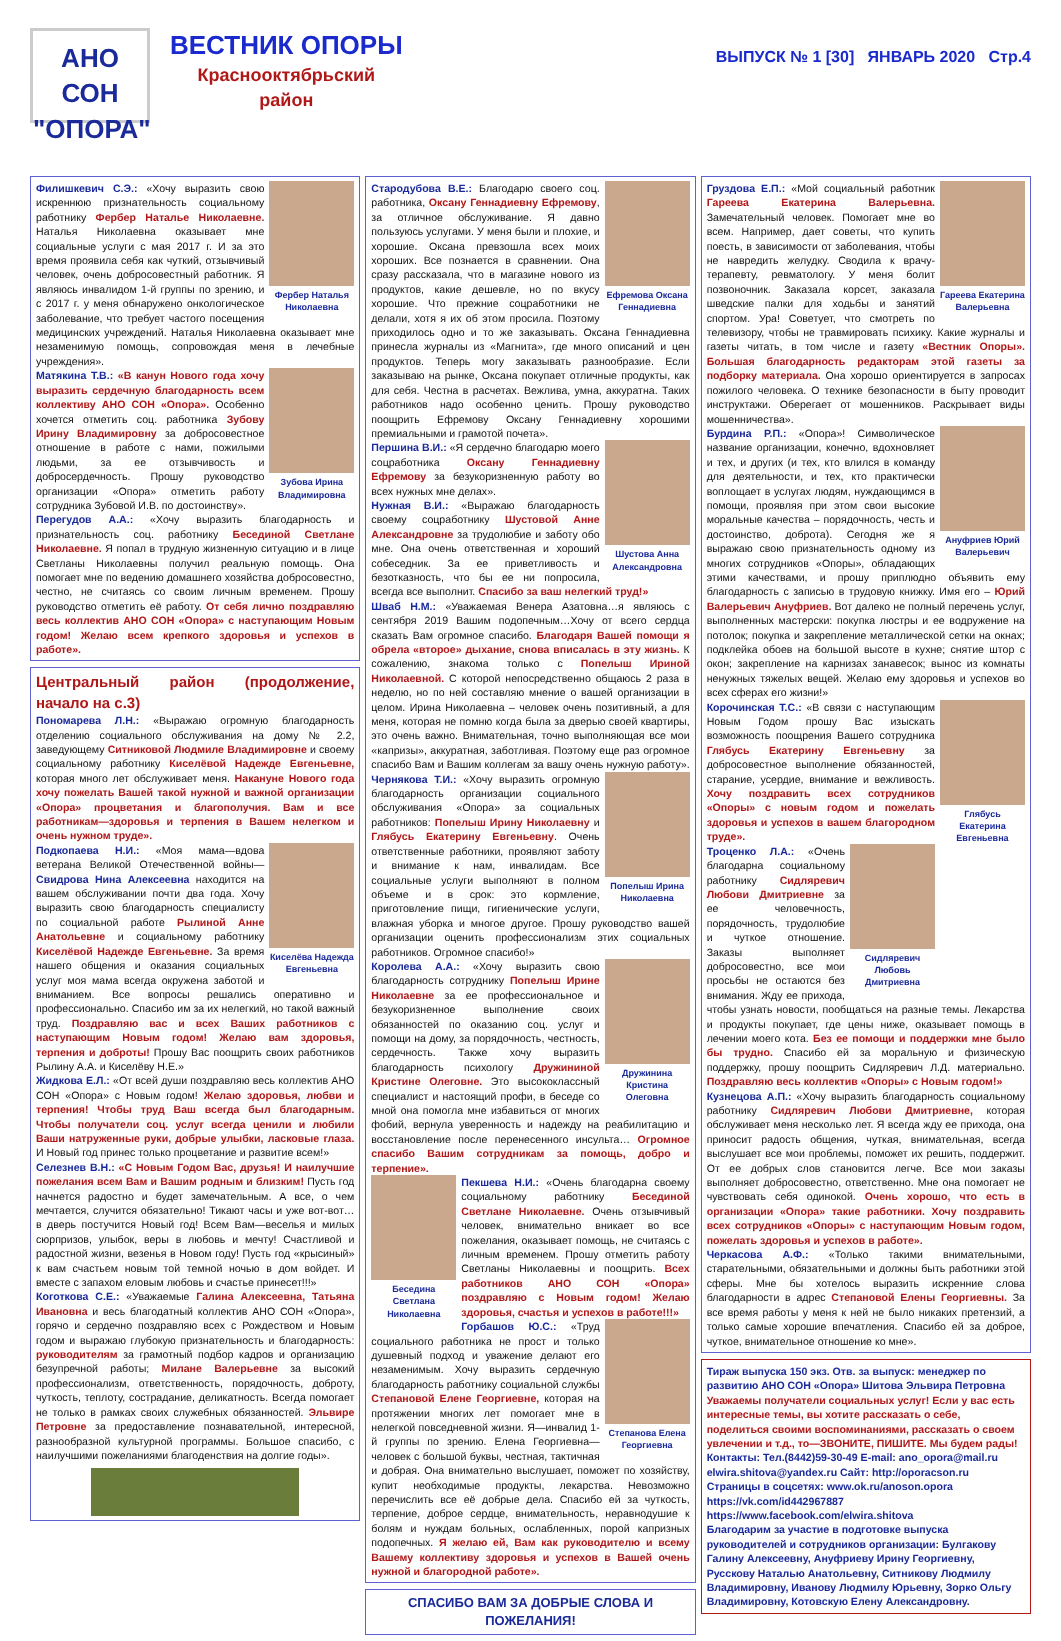АНО СОН
"ОПОРА"
ВЕСТНИК ОПОРЫ
Краснооктябрьский
район
ВЫПУСК № 1 [30] ЯНВАРЬ 2020 Стр.4
Фербер Наталья Николаевна
Филишкевич С.Э.: «Хочу выразить свою искреннюю признательность социальному работнику Фербер Наталье Николаевне. Наталья Николаевна оказывает мне социальные услуги с мая 2017 г. И за это время проявила себя как чуткий, отзывчивый человек, очень добросовестный работник. Я являюсь инвалидом 1-й группы по зрению, и с 2017 г. у меня обнаружено онкологическое заболевание, что требует частого посещения медицинских учреждений. Наталья Николаевна оказывает мне незаменимую помощь, сопровождая меня в лечебные учреждения».
Зубова Ирина Владимировна
Матякина Т.В.: «В канун Нового года хочу выразить сердечную благодарность всем коллективу АНО СОН «Опора». Особенно хочется отметить соц. работника Зубову Ирину Владимировну за добросовестное отношение в работе с нами, пожилыми людьми, за ее отзывчивость и добросердечность. Прошу руководство организации «Опора» отметить работу сотрудника Зубовой И.В. по достоинству».
Перегудов А.А.: «Хочу выразить благодарность и признательность соц. работнику Бесединой Светлане Николаевне. Я попал в трудную жизненную ситуацию и в лице Светланы Николаевны получил реальную помощь. Она помогает мне по ведению домашнего хозяйства добросовестно, честно, не считаясь со своим личным временем. Прошу руководство отметить её работу. От себя лично поздравляю весь коллектив АНО СОН «Опора» с наступающим Новым годом! Желаю всем крепкого здоровья и успехов в работе».
Центральный район (продолжение, начало на с.3)
Пономарева Л.Н.: «Выражаю огромную благодарность отделению социального обслуживания на дому № 2.2, заведующему Ситниковой Людмиле Владимировне и своему социальному работнику Киселёвой Надежде Евгеньевне, которая много лет обслуживает меня. Накануне Нового года хочу пожелать Вашей такой нужной и важной организации «Опора» процветания и благополучия. Вам и все работникам—здоровья и терпения в Вашем нелегком и очень нужном труде».
Киселёва Надежда Евгеньевна
Подкопаева Н.И.: «Моя мама—вдова ветерана Великой Отечественной войны—Свидрова Нина Алексеевна находится на вашем обслуживании почти два года. Хочу выразить свою благодарность специалисту по социальной работе Рылиной Анне Анатольевне и социальному работнику Киселёвой Надежде Евгеньевне. За время нашего общения и оказания социальных услуг моя мама всегда окружена заботой и вниманием. Все вопросы решались оперативно и профессионально. Спасибо им за их нелегкий, но такой важный труд. Поздравляю вас и всех Ваших работников с наступающим Новым годом! Желаю вам здоровья, терпения и доброты! Прошу Вас поощрить своих работников Рылину А.А. и Киселёву Н.Е.»
Жидкова Е.Л.: «От всей души поздравляю весь коллектив АНО СОН «Опора» с Новым годом! Желаю здоровья, любви и терпения! Чтобы труд Ваш всегда был благодарным. Чтобы получатели соц. услуг всегда ценили и любили Ваши натруженные руки, добрые улыбки, ласковые глаза. И Новый год принес только процветание и развитие всем!»
Селезнев В.Н.: «С Новым Годом Вас, друзья! И наилучшие пожелания всем Вам и Вашим родным и близким! Пусть год начнется радостно и будет замечательным. А все, о чем мечтается, случится обязательно! Тикают часы и уже вот-вот… в дверь постучится Новый год! Всем Вам—веселья и милых сюрпризов, улыбок, веры в любовь и мечту! Счастливой и радостной жизни, везенья в Новом году! Пусть год «крысиный» к вам счастьем новым той темной ночью в дом войдет. И вместе с запахом еловым любовь и счастье принесет!!!»
Коготкова С.Е.: «Уважаемые Галина Алексеевна, Татьяна Ивановна и весь благодатный коллектив АНО СОН «Опора», горячо и сердечно поздравляю всех с Рождеством и Новым годом и выражаю глубокую признательность и благодарность: руководителям за грамотный подбор кадров и организацию безупречной работы; Милане Валерьевне за высокий профессионализм, ответственность, порядочность, доброту, чуткость, теплоту, сострадание, деликатность. Всегда помогает не только в рамках своих служебных обязанностей. Эльвире Петровне за предоставление познавательной, интересной, разнообразной культурной программы. Большое спасибо, с наилучшими пожеланиями благоденствия на долгие годы».
Ефремова Оксана Геннадиевна
Стародубова В.Е.: Благодарю своего соц. работника, Оксану Геннадиевну Ефремову, за отличное обслуживание. Я давно пользуюсь услугами. У меня были и плохие, и хорошие. Оксана превзошла всех моих хороших. Все познается в сравнении. Она сразу рассказала, что в магазине нового из продуктов, какие дешевле, но по вкусу хорошие. Что прежние соцработники не делали, хотя я их об этом просила. Поэтому приходилось одно и то же заказывать. Оксана Геннадиевна принесла журналы из «Магнита», где много описаний и цен продуктов. Теперь могу заказывать разнообразие. Если заказываю на рынке, Оксана покупает отличные продукты, как для себя. Честна в расчетах. Вежлива, умна, аккуратна. Таких работников надо особенно ценить. Прошу руководство поощрить Ефремову Оксану Геннадиевну хорошими премиальными и грамотой почета».
Шустова Анна Александровна
Першина В.И.: «Я сердечно благодарю моего соцработника Оксану Геннадиевну Ефремову за безукоризненную работу во всех нужных мне делах».
Нужная В.И.: «Выражаю благодарность своему соцработнику Шустовой Анне Александровне за трудолюбие и заботу обо мне. Она очень ответственная и хороший собеседник. За ее приветливость и безотказность, что бы ее ни попросила, всегда все выполнит. Спасибо за ваш нелегкий труд!»
Шваб Н.М.: «Уважаемая Венера Азатовна…я являюсь с сентября 2019 Вашим подопечным…Хочу от всего сердца сказать Вам огромное спасибо. Благодаря Вашей помощи я обрела «второе» дыхание, снова вписалась в эту жизнь. К сожалению, знакома только с Попелыш Ириной Николаевной. С которой непосредственно общаюсь 2 раза в неделю, но по ней составляю мнение о вашей организации в целом. Ирина Николаевна – человек очень позитивный, а для меня, которая не помню когда была за дверью своей квартиры, это очень важно. Внимательная, точно выполняющая все мои «капризы», аккуратная, заботливая. Поэтому еще раз огромное спасибо Вам и Вашим коллегам за вашу очень нужную работу».
Попелыш Ирина Николаевна
Чернякова Т.И.: «Хочу выразить огромную благодарность организации социального обслуживания «Опора» за социальных работников: Попелыш Ирину Николаевну и Глябусь Екатерину Евгеньевну. Очень ответственные работники, проявляют заботу и внимание к нам, инвалидам. Все социальные услуги выполняют в полном объеме и в срок: это кормление, приготовление пищи, гигиенические услуги, влажная уборка и многое другое. Прошу руководство вашей организации оценить профессионализм этих социальных работников. Огромное спасибо!»
Дружинина Кристина Олеговна
Королева А.А.: «Хочу выразить свою благодарность сотруднику Попелыш Ирине Николаевне за ее профессиональное и безукоризненное выполнение своих обязанностей по оказанию соц. услуг и помощи на дому, за порядочность, честность, сердечность. Также хочу выразить благодарность психологу Дружининой Кристине Олеговне. Это высококлассный специалист и настоящий профи, в беседе со мной она помогла мне избавиться от многих фобий, вернула уверенность и надежду на реабилитацию и восстановление после перенесенного инсульта… Огромное спасибо Вашим сотрудникам за помощь, добро и терпение».
Беседина Светлана Николаевна
Пекшева Н.И.: «Очень благодарна своему социальному работнику Бесединой Светлане Николаевне. Очень отзывчивый человек, внимательно вникает во все пожелания, оказывает помощь, не считаясь с личным временем. Прошу отметить работу Светланы Николаевны и поощрить. Всех работников АНО СОН «Опора» поздравляю с Новым годом! Желаю здоровья, счастья и успехов в работе!!!»
Степанова Елена Георгиевна
Горбашов Ю.С.: «Труд социального работника не прост и только душевный подход и уважение делают его незаменимым. Хочу выразить сердечную благодарность работнику социальной службы Степановой Елене Георгиевне, которая на протяжении многих лет помогает мне в нелегкой повседневной жизни. Я—инвалид 1-й группы по зрению. Елена Георгиевна—человек с большой буквы, честная, тактичная и добрая. Она внимательно выслушает, поможет по хозяйству, купит необходимые продукты, лекарства. Невозможно перечислить все её добрые дела. Спасибо ей за чуткость, терпение, доброе сердце, внимательность, неравнодушие к болям и нуждам больных, ослабленных, порой капризных подопечных. Я желаю ей, Вам как руководителю и всему Вашему коллективу здоровья и успехов в Вашей очень нужной и благородной работе».
СПАСИБО ВАМ ЗА ДОБРЫЕ СЛОВА И ПОЖЕЛАНИЯ!
Гареева Екатерина Валерьевна
Груздова Е.П.: «Мой социальный работник Гареева Екатерина Валерьевна. Замечательный человек. Помогает мне во всем. Например, дает советы, что купить поесть, в зависимости от заболевания, чтобы не навредить желудку. Сводила к врачу-терапевту, ревматологу. У меня болит позвоночник. Заказала корсет, заказала шведские палки для ходьбы и занятий спортом. Ура! Советует, что смотреть по телевизору, чтобы не травмировать психику. Какие журналы и газеты читать, в том числе и газету «Вестник Опоры». Большая благодарность редакторам этой газеты за подборку материала. Она хорошо ориентируется в запросах пожилого человека. О технике безопасности в быту проводит инструктажи. Оберегает от мошенников. Раскрывает виды мошенничества».
Ануфриев Юрий Валерьевич
Бурдина Р.П.: «Опора»! Символическое название организации, конечно, вдохновляет и тех, и других (и тех, кто влился в команду для деятельности, и тех, кто практически воплощает в услугах людям, нуждающимся в помощи, проявляя при этом свои высокие моральные качества – порядочность, честь и достоинство, доброта). Сегодня же я выражаю свою признательность одному из многих сотрудников «Опоры», обладающих этими качествами, и прошу приплюдно объявить ему благодарность с записью в трудовую книжку. Имя его – Юрий Валерьевич Ануфриев. Вот далеко не полный перечень услуг, выполненных мастерски: покупка люстры и ее водружение на потолок; покупка и закрепление металлической сетки на окнах; подклейка обоев на большой высоте в кухне; снятие штор с окон; закрепление на карнизах занавесок; вынос из комнаты ненужных тяжелых вещей. Желаю ему здоровья и успехов во всех сферах его жизни!»
Глябусь Екатерина Евгеньевна
Корочинская Т.С.: «В связи с наступающим Новым Годом прошу Вас изыскать возможность поощрения Вашего сотрудника Глябусь Екатерину Евгеньевну за добросовестное выполнение обязанностей, старание, усердие, внимание и вежливость. Хочу поздравить всех сотрудников «Опоры» с новым годом и пожелать здоровья и успехов в вашем благородном труде».
Сидляревич Любовь Дмитриевна
Троценко Л.А.: «Очень благодарна социальному работнику Сидляревич Любови Дмитриевне за ее человечность, порядочность, трудолюбие и чуткое отношение. Заказы выполняет добросовестно, все мои просьбы не остаются без внимания. Жду ее прихода, чтобы узнать новости, пообщаться на разные темы. Лекарства и продукты покупает, где цены ниже, оказывает помощь в лечении моего кота. Без ее помощи и поддержки мне было бы трудно. Спасибо ей за моральную и физическую поддержку, прошу поощрить Сидляревич Л.Д. материально. Поздравляю весь коллектив «Опоры» с Новым годом!»
Кузнецова А.П.: «Хочу выразить благодарность социальному работнику Сидляревич Любови Дмитриевне, которая обслуживает меня несколько лет. Я всегда жду ее прихода, она приносит радость общения, чуткая, внимательная, всегда выслушает все мои проблемы, поможет их решить, поддержит. От ее добрых слов становится легче. Все мои заказы выполняет добросовестно, ответственно. Мне она помогает не чувствовать себя одинокой. Очень хорошо, что есть в организации «Опора» такие работники. Хочу поздравить всех сотрудников «Опоры» с наступающим Новым годом, пожелать здоровья и успехов в работе».
Черкасова А.Ф.: «Только такими внимательными, старательными, обязательными и должны быть работники этой сферы. Мне бы хотелось выразить искренние слова благодарности в адрес Степановой Елены Георгиевны. За все время работы у меня к ней не было никаких претензий, а только самые хорошие впечатления. Спасибо ей за доброе, чуткое, внимательное отношение ко мне».
Тираж выпуска 150 экз. Отв. за выпуск: менеджер по развитию АНО СОН «Опора» Шитова Эльвира Петровна
Уважаемы получатели социальных услуг! Если у вас есть интересные темы, вы хотите рассказать о себе, поделиться своими воспоминаниями, рассказать о своем увлечении и т.д., то—ЗВОНИТЕ, ПИШИТЕ. Мы будем рады! Контакты: Тел.(8442)59-30-49 E-mail: ano_opora@mail.ru elwira.shitova@yandex.ru Сайт: http://oporacson.ru Страницы в соцсетях: www.ok.ru/anoson.opora https://vk.com/id442967887 https://www.facebook.com/elwira.shitova
Благодарим за участие в подготовке выпуска руководителей и сотрудников организации: Булгакову Галину Алексеевну, Ануфриеву Ирину Георгиевну, Русскову Наталью Анатольевну, Ситникову Людмилу Владимировну, Иванову Людмилу Юрьевну, Зорко Ольгу Владимировну, Котовскую Елену Александровну.